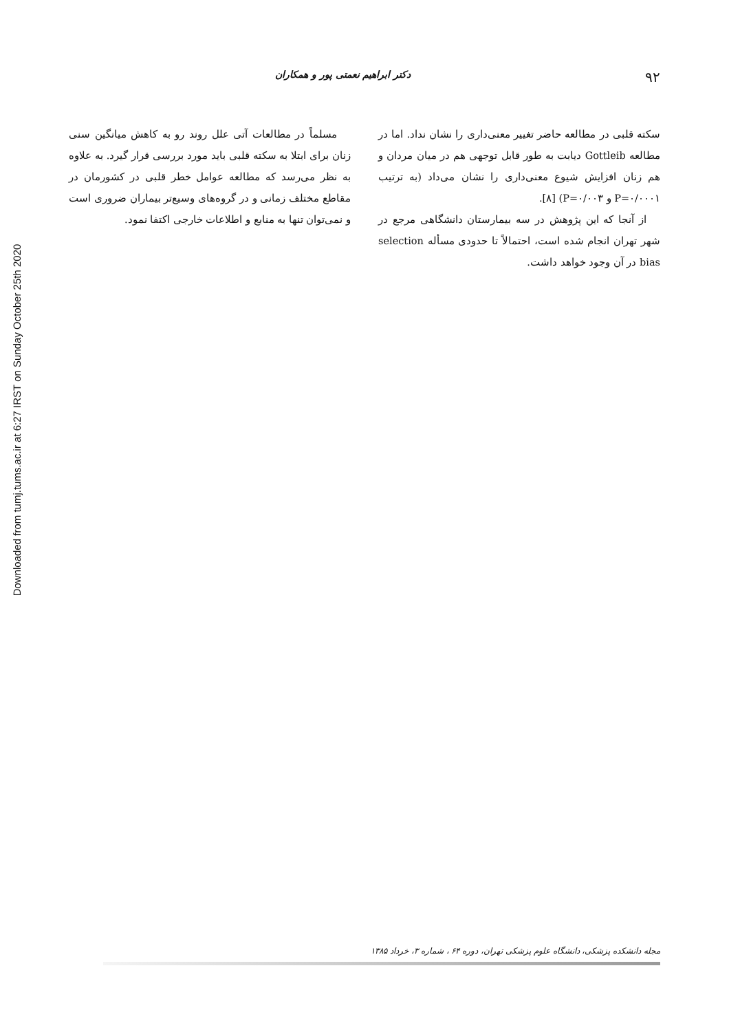Downloaded from tumj.tums.ac.ir at 6:27 IRST on Sunday October 25th 2020
۹۲
دکتر ابراهیم نعمتی پور و همکاران
سکته قلبی در مطالعه حاضر تغییر معنی‌داری را نشان نداد. اما در مطالعه Gottleib دیابت به طور قابل توجهی هم در میان مردان و هم زنان افزایش شیوع معنی‌داری را نشان می‌داد (به ترتیب P=۰/۰۰۰۱ و P=۰/۰۰۳) [۸].
از آنجا که این پژوهش در سه بیمارستان دانشگاهی مرجع در شهر تهران انجام شده است، احتمالاً تا حدودی مسأله selection bias در آن وجود خواهد داشت.
مسلماً در مطالعات آتی علل روند رو به کاهش میانگین سنی زنان برای ابتلا به سکته قلبی باید مورد بررسی قرار گیرد. به علاوه به نظر می‌رسد که مطالعه عوامل خطر قلبی در کشورمان در مقاطع مختلف زمانی و در گروه‌های وسیع‌تر بیماران ضروری است و نمی‌توان تنها به منابع و اطلاعات خارجی اکتفا نمود.
مجله دانشکده پزشکی، دانشگاه علوم پزشکی تهران، دوره ۶۴ ، شماره ۳، خرداد ۱۳۸۵